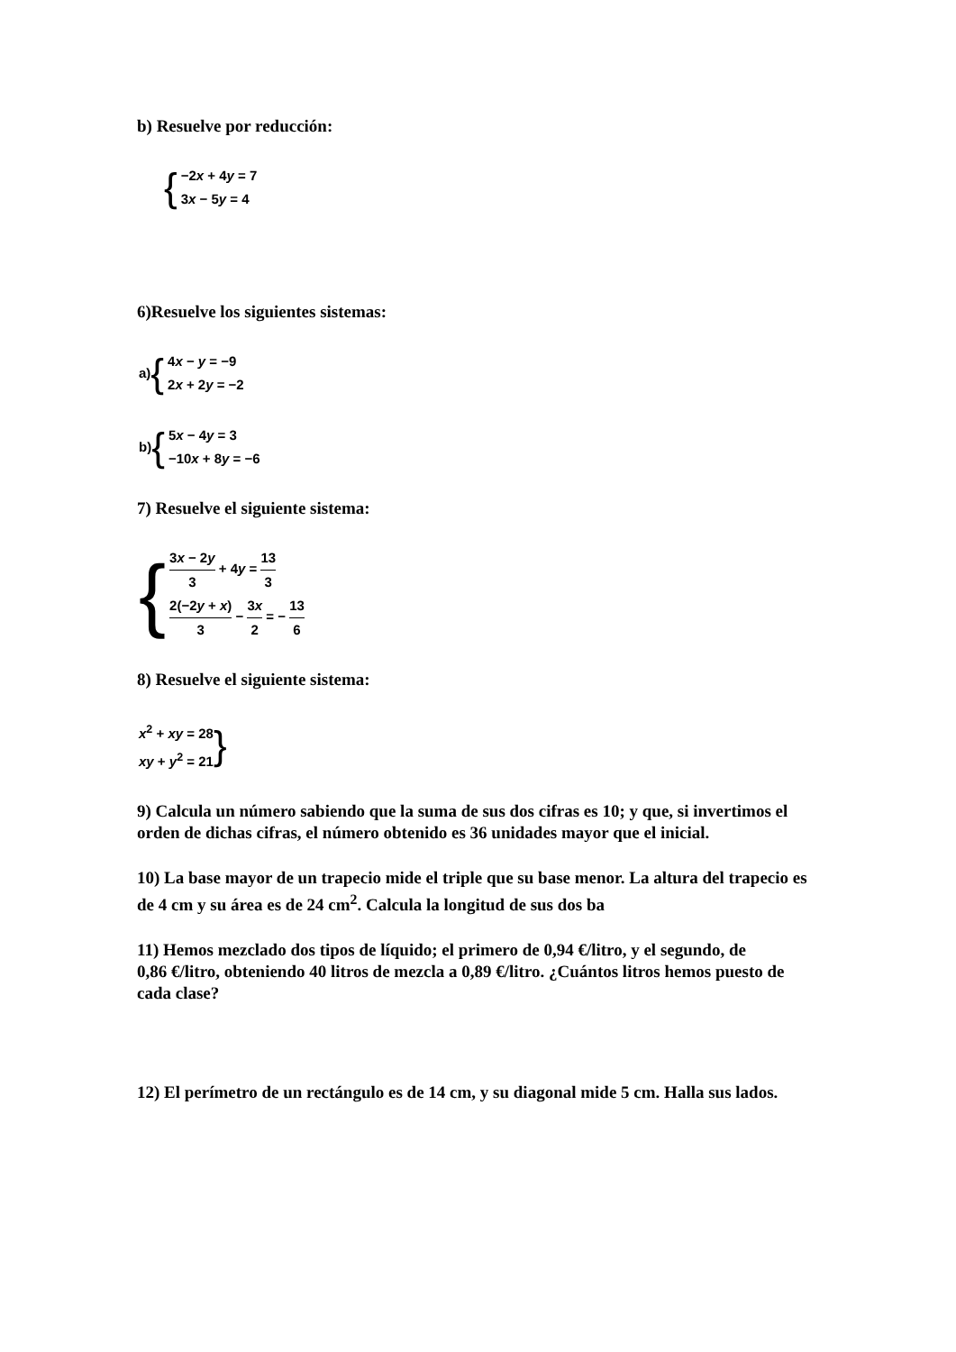b) Resuelve por reducción:
{
−2x + 4y = 7
3x − 5y = 4
6)Resuelve los siguientes sistemas:
a) {
4x − y = −9
2x + 2y = −2
b) {
5x − 4y = 3
−10x + 8y = −6
7) Resuelve el siguiente sistema:
{
3x − 2y 3 + 4y = 13 3
2(−2y + x) 3 − 3x 2 = − 13 6
8) Resuelve el siguiente sistema:
x<sup>2</sup> + xy = 28
xy + y<sup>2</sup> = 21
}
9) Calcula un número sabiendo que la suma de sus dos cifras es 10; y que, si invertimos el orden de dichas cifras, el número obtenido es 36 unidades mayor que el inicial.
10) La base mayor de un trapecio mide el triple que su base menor. La altura del trapecio es de 4 cm y su área es de 24 cm<sup>2</sup>. Calcula la longitud de sus dos ba
11) Hemos mezclado dos tipos de líquido; el primero de 0,94 €/litro, y el segundo, de
0,86 €/litro, obteniendo 40 litros de mezcla a 0,89 €/litro. ¿Cuántos litros hemos puesto de cada clase?
12) El perímetro de un rectángulo es de 14 cm, y su diagonal mide 5 cm. Halla sus lados.